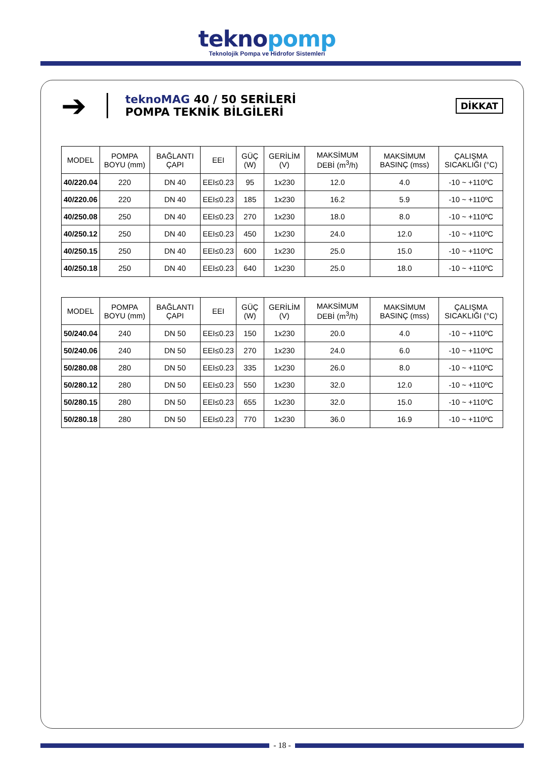teknopomp
Teknolojik Pompa ve Hidrofor Sistemleri
➔
teknoMAG 40 / 50 SERİLERİ
POMPA TEKNİK BİLGİLERİ
DİKKAT
| MODEL | POMPA BOYU (mm) | BAĞLANTI ÇAPI | EEI | GÜÇ (W) | GERİLİM (V) | MAKSİMUM DEBİ (m<sup>3</sup>/h) | MAKSİMUM BASINÇ (mss) | ÇALIŞMA SICAKLIĞI (°C) |
| --- | --- | --- | --- | --- | --- | --- | --- | --- |
| 40/220.04 | 220 | DN 40 | EEI≤0.23 | 95 | 1x230 | 12.0 | 4.0 | -10 ~ +110ºC |
| 40/220.06 | 220 | DN 40 | EEI≤0.23 | 185 | 1x230 | 16.2 | 5.9 | -10 ~ +110ºC |
| 40/250.08 | 250 | DN 40 | EEI≤0.23 | 270 | 1x230 | 18.0 | 8.0 | -10 ~ +110ºC |
| 40/250.12 | 250 | DN 40 | EEI≤0.23 | 450 | 1x230 | 24.0 | 12.0 | -10 ~ +110ºC |
| 40/250.15 | 250 | DN 40 | EEI≤0.23 | 600 | 1x230 | 25.0 | 15.0 | -10 ~ +110ºC |
| 40/250.18 | 250 | DN 40 | EEI≤0.23 | 640 | 1x230 | 25.0 | 18.0 | -10 ~ +110ºC |
| MODEL | POMPA BOYU (mm) | BAĞLANTI ÇAPI | EEI | GÜÇ (W) | GERİLİM (V) | MAKSİMUM DEBİ (m<sup>3</sup>/h) | MAKSİMUM BASINÇ (mss) | ÇALIŞMA SICAKLIĞI (°C) |
| --- | --- | --- | --- | --- | --- | --- | --- | --- |
| 50/240.04 | 240 | DN 50 | EEI≤0.23 | 150 | 1x230 | 20.0 | 4.0 | -10 ~ +110ºC |
| 50/240.06 | 240 | DN 50 | EEI≤0.23 | 270 | 1x230 | 24.0 | 6.0 | -10 ~ +110ºC |
| 50/280.08 | 280 | DN 50 | EEI≤0.23 | 335 | 1x230 | 26.0 | 8.0 | -10 ~ +110ºC |
| 50/280.12 | 280 | DN 50 | EEI≤0.23 | 550 | 1x230 | 32.0 | 12.0 | -10 ~ +110ºC |
| 50/280.15 | 280 | DN 50 | EEI≤0.23 | 655 | 1x230 | 32.0 | 15.0 | -10 ~ +110ºC |
| 50/280.18 | 280 | DN 50 | EEI≤0.23 | 770 | 1x230 | 36.0 | 16.9 | -10 ~ +110ºC |
- 18 -